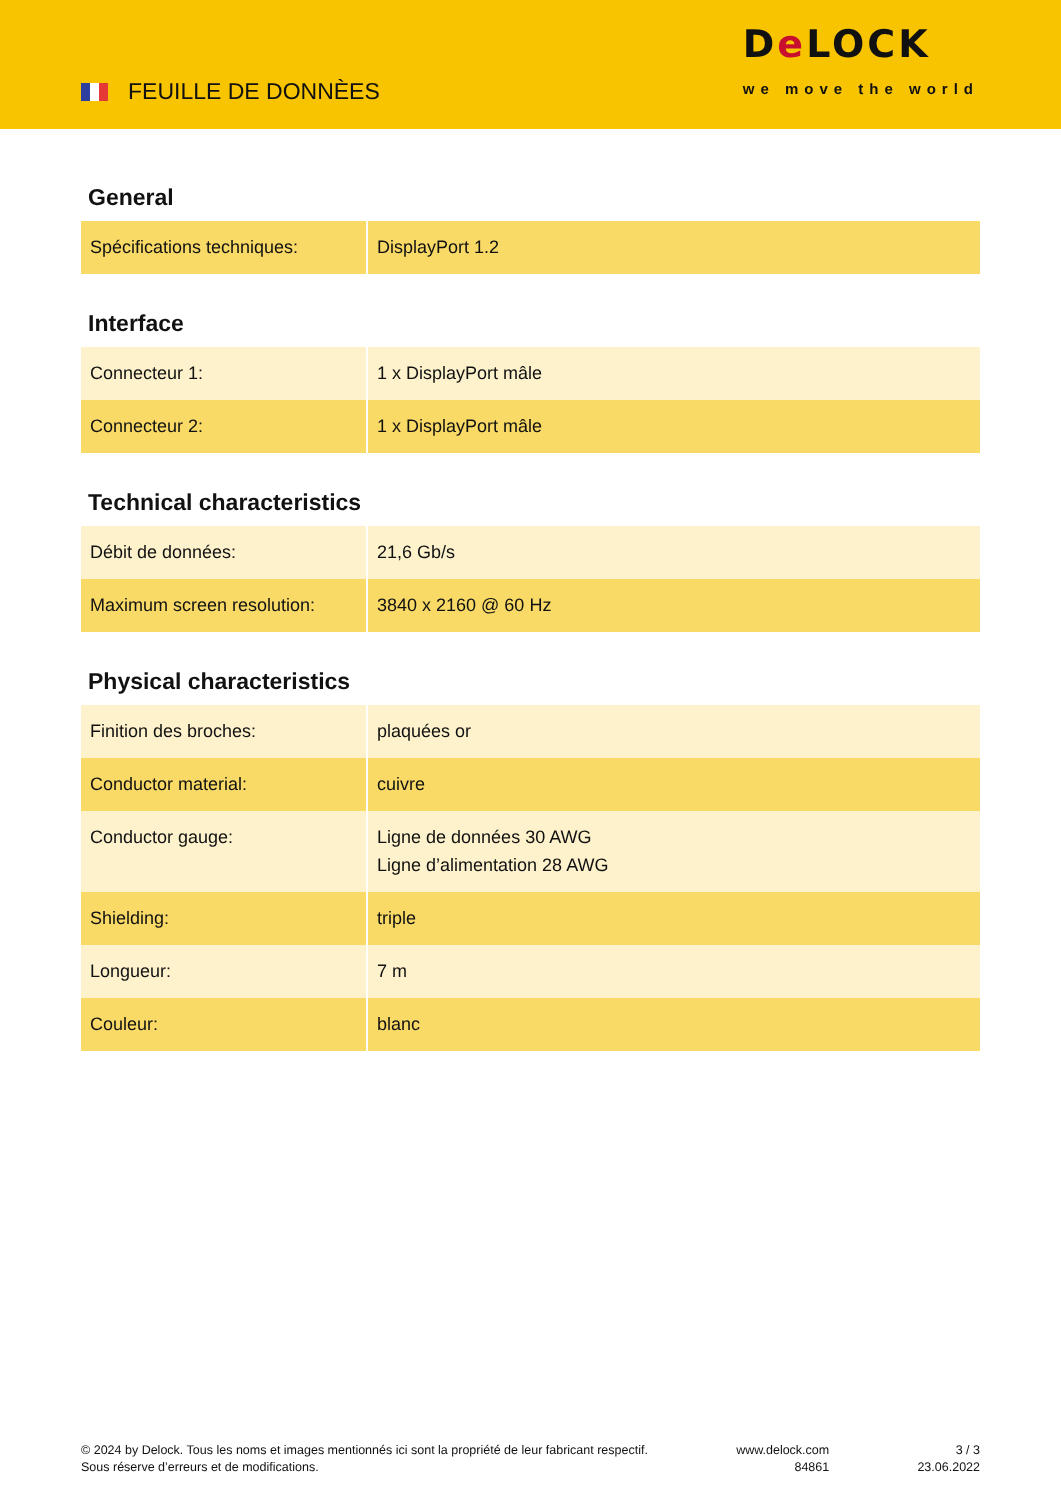FEUILLE DE DONNÈES
De LOCK
we move the world
General
| Spécifications techniques: | DisplayPort 1.2 |
Interface
| Connecteur 1: | 1 x DisplayPort mâle |
| Connecteur 2: | 1 x DisplayPort mâle |
Technical characteristics
| Débit de données: | 21,6 Gb/s |
| Maximum screen resolution: | 3840 x 2160 @ 60 Hz |
Physical characteristics
| Finition des broches: | plaquées or |
| Conductor material: | cuivre |
| Conductor gauge: | Ligne de données 30 AWG Ligne d’alimentation 28 AWG |
| Shielding: | triple |
| Longueur: | 7 m |
| Couleur: | blanc |
© 2024 by Delock. Tous les noms et images mentionnés ici sont la propriété de leur fabricant respectif.
Sous réserve d’erreurs et de modifications.
www.delock.com
84861
3 / 3
23.06.2022